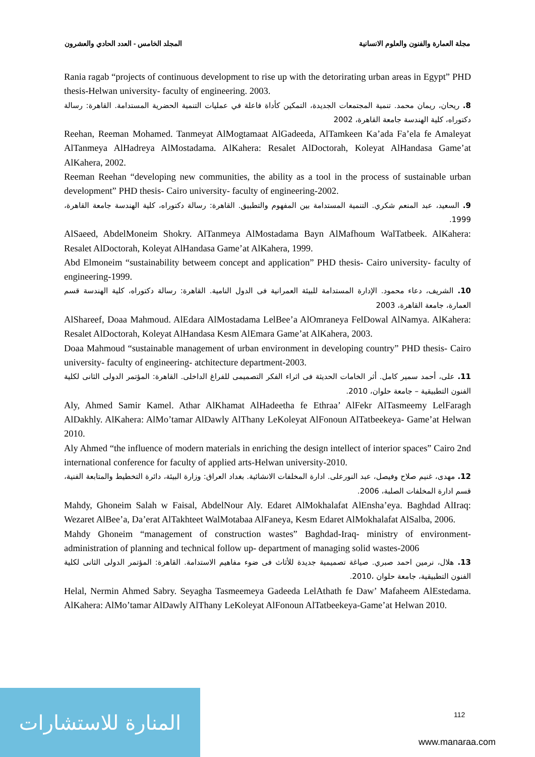مجلة العمارة والفنون والعلوم الانسانية المجلد الخامس - العدد الحادي والعشرون
Rania ragab “projects of continuous development to rise up with the detorirating urban areas in Egypt” PHD thesis-Helwan university- faculty of engineering. 2003.
8. ريحان، ريمان محمد. تنمية المجتمعات الجديدة، التمكين كأداة فاعلة في عمليات التنمية الحضرية المستدامة. القاهرة: رسالة دكتوراه، كلية الهندسة جامعة القاهرة، 2002
Reehan, Reeman Mohamed. Tanmeyat AlMogtamaat AlGadeeda, AlTamkeen Ka’ada Fa’ela fe Amaleyat AlTanmeya AlHadreya AlMostadama. AlKahera: Resalet AlDoctorah, Koleyat AlHandasa Game’at AlKahera, 2002.
Reeman Reehan “developing new communities, the ability as a tool in the process of sustainable urban development” PHD thesis- Cairo university- faculty of engineering-2002.
9. السعيد، عبد المنعم شكري. التنمية المستدامة بين المفهوم والتطبيق. القاهرة: رسالة دكتوراه، كلية الهندسة جامعة القاهرة، 1999.
AlSaeed, AbdelMoneim Shokry. AlTanmeya AlMostadama Bayn AlMafhoum WalTatbeek. AlKahera: Resalet AlDoctorah, Koleyat AlHandasa Game’at AlKahera, 1999.
Abd Elmoneim “sustainability betweem concept and application” PHD thesis- Cairo university- faculty of engineering-1999.
10. الشريف، دعاء محمود. الإدارة المستدامة للبيئة العمرانية فى الدول النامية. القاهرة: رسالة دكتوراه، كلية الهندسة قسم العمارة، جامعة القاهرة، 2003
AlShareef, Doaa Mahmoud. AlEdara AlMostadama LelBee’a AlOmraneya FelDowal AlNamya. AlKahera: Resalet AlDoctorah, Koleyat AlHandasa Kesm AlEmara Game’at AlKahera, 2003.
Doaa Mahmoud “sustainable management of urban environment in developing country” PHD thesis- Cairo university- faculty of engineering- atchitecture department-2003.
11. على، أحمد سمير كامل. أثر الخامات الحديثة فى اثراء الفكر التصميمى للفراغ الداخلى. القاهرة: المؤتمر الدولى الثانى لكلية الفنون التطبيقية – جامعة حلوان، 2010.
Aly, Ahmed Samir Kamel. Athar AlKhamat AlHadeetha fe Ethraa’ AlFekr AlTasmeemy LelFaragh AlDakhly. AlKahera: AlMo’tamar AlDawly AlThany LeKoleyat AlFonoun AlTatbeekeya- Game’at Helwan 2010.
Aly Ahmed “the influence of modern materials in enriching the design intellect of interior spaces” Cairo 2nd international conference for faculty of applied arts-Helwan university-2010.
12. مهدى، غنيم صلاح وفيصل، عبد النورعلى. ادارة المخلفات الانشائية. بغداد العراق: وزارة البيئة، دائرة التخطيط والمتابعة الفنية، قسم ادارة المخلفات الصلبة، 2006.
Mahdy, Ghoneim Salah w Faisal, AbdelNour Aly. Edaret AlMokhalafat AlEnsha’eya. Baghdad AlIraq: Wezaret AlBee’a, Da’erat AlTakhteet WalMotabaa AlFaneya, Kesm Edaret AlMokhalafat AlSalba, 2006.
Mahdy Ghoneim “management of construction wastes” Baghdad-Iraq- ministry of environment- administration of planning and technical follow up- department of managing solid wastes-2006
13. هلال، نرمين احمد صبري. صياغة تصميمية جديدة للأثاث فى ضوء مفاهيم الاستدامة. القاهرة: المؤتمر الدولى الثانى لكلية الفنون التطبيقية، جامعة حلوان ،2010.
Helal, Nermin Ahmed Sabry. Seyagha Tasmeemeya Gadeeda LelAthath fe Daw’ Mafaheem AlEstedama. AlKahera: AlMo’tamar AlDawly AlThany LeKoleyat AlFonoun AlTatbeekeya-Game’at Helwan 2010.
المنارة للاستشارات
112
www.manaraa.com